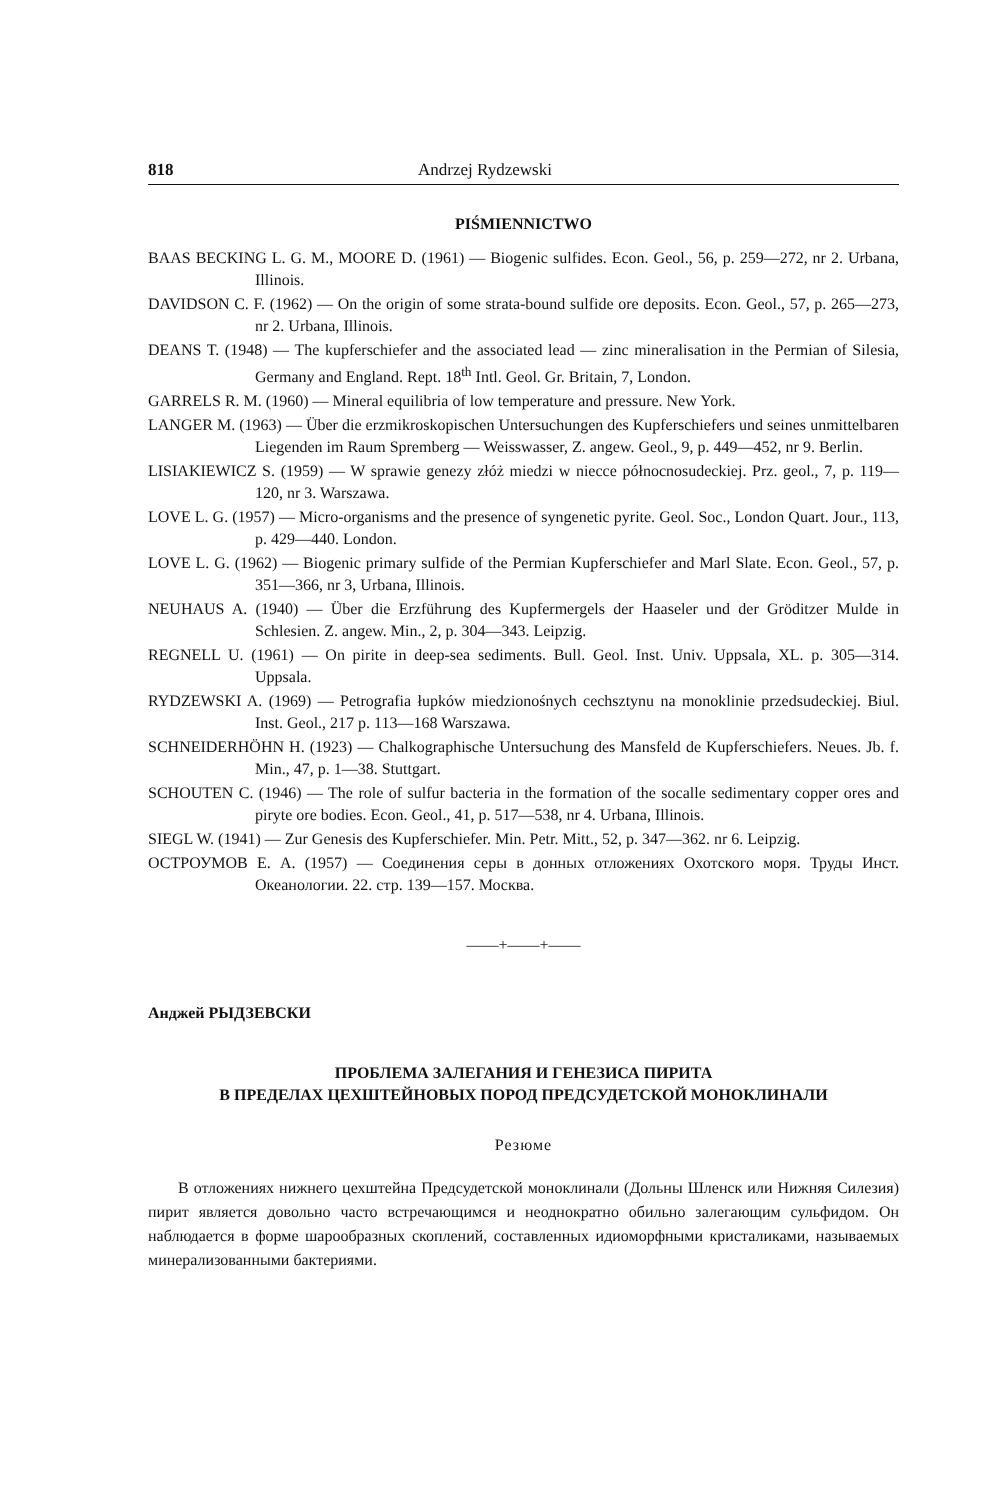818 Andrzej Rydzewski
PIŚMIENNICTWO
BAAS BECKING L. G. M., MOORE D. (1961) — Biogenic sulfides. Econ. Geol., 56, p. 259—272, nr 2. Urbana, Illinois.
DAVIDSON C. F. (1962) — On the origin of some strata-bound sulfide ore deposits. Econ. Geol., 57, p. 265—273, nr 2. Urbana, Illinois.
DEANS T. (1948) — The kupferschiefer and the associated lead — zinc mineralisation in the Permian of Silesia, Germany and England. Rept. 18<sup>th</sup> Intl. Geol. Gr. Britain, 7, London.
GARRELS R. M. (1960) — Mineral equilibria of low temperature and pressure. New York.
LANGER M. (1963) — Über die erzmikroskopischen Untersuchungen des Kupferschiefers und seines unmittelbaren Liegenden im Raum Spremberg — Weisswasser, Z. angew. Geol., 9, p. 449—452, nr 9. Berlin.
LISIAKIEWICZ S. (1959) — W sprawie genezy złóż miedzi w niecce północnosudeckiej. Prz. geol., 7, p. 119—120, nr 3. Warszawa.
LOVE L. G. (1957) — Micro-organisms and the presence of syngenetic pyrite. Geol. Soc., London Quart. Jour., 113, p. 429—440. London.
LOVE L. G. (1962) — Biogenic primary sulfide of the Permian Kupferschiefer and Marl Slate. Econ. Geol., 57, p. 351—366, nr 3, Urbana, Illinois.
NEUHAUS A. (1940) — Über die Erzführung des Kupfermergels der Haaseler und der Gröditzer Mulde in Schlesien. Z. angew. Min., 2, p. 304—343. Leipzig.
REGNELL U. (1961) — On pirite in deep-sea sediments. Bull. Geol. Inst. Univ. Uppsala, XL. p. 305—314. Uppsala.
RYDZEWSKI A. (1969) — Petrografia łupków miedzionośnych cechsztynu na monoklinie przedsudeckiej. Biul. Inst. Geol., 217 p. 113—168 Warszawa.
SCHNEIDERHÖHN H. (1923) — Chalkographische Untersuchung des Mansfeld de Kupferschiefers. Neues. Jb. f. Min., 47, p. 1—38. Stuttgart.
SCHOUTEN C. (1946) — The role of sulfur bacteria in the formation of the socalle sedimentary copper ores and piryte ore bodies. Econ. Geol., 41, p. 517—538, nr 4. Urbana, Illinois.
SIEGL W. (1941) — Zur Genesis des Kupferschiefer. Min. Petr. Mitt., 52, p. 347—362. nr 6. Leipzig.
ОСТРОУМОВ Е. А. (1957) — Соединения серы в донных отложениях Охотского моря. Труды Инст. Океанологии. 22. стр. 139—157. Москва.
——+——+——
Анджей РЫДЗЕВСКИ
ПРОБЛЕМА ЗАЛЕГАНИЯ И ГЕНЕЗИСА ПИРИТА
В ПРЕДЕЛАХ ЦЕХШТЕЙНОВЫХ ПОРОД ПРЕДСУДЕТСКОЙ МОНОКЛИНАЛИ
Резюме
В отложениях нижнего цехштейна Предсудетской моноклинали (Дольны Шленск или Нижняя Силезия) пирит является довольно часто встречающимся и неоднократно обильно залегающим сульфидом. Он наблюдается в форме шарообразных скоплений, составленных идиоморфными кристаликами, называемых минерализованными бактериями.